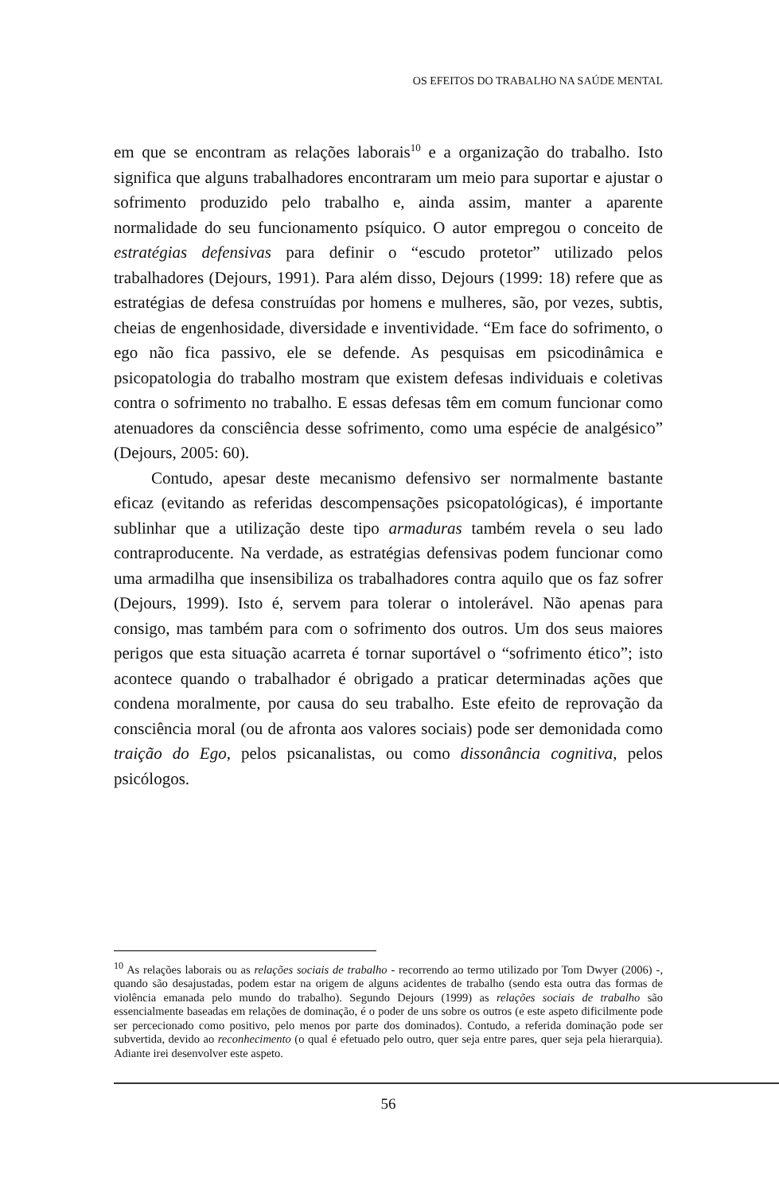OS EFEITOS DO TRABALHO NA SAÚDE MENTAL
em que se encontram as relações laborais<sup>10</sup> e a organização do trabalho. Isto significa que alguns trabalhadores encontraram um meio para suportar e ajustar o sofrimento produzido pelo trabalho e, ainda assim, manter a aparente normalidade do seu funcionamento psíquico. O autor empregou o conceito de estratégias defensivas para definir o “escudo protetor” utilizado pelos trabalhadores (Dejours, 1991). Para além disso, Dejours (1999: 18) refere que as estratégias de defesa construídas por homens e mulheres, são, por vezes, subtis, cheias de engenhosidade, diversidade e inventividade. “Em face do sofrimento, o ego não fica passivo, ele se defende. As pesquisas em psicodinâmica e psicopatologia do trabalho mostram que existem defesas individuais e coletivas contra o sofrimento no trabalho. E essas defesas têm em comum funcionar como atenuadores da consciência desse sofrimento, como uma espécie de analgésico” (Dejours, 2005: 60).
Contudo, apesar deste mecanismo defensivo ser normalmente bastante eficaz (evitando as referidas descompensações psicopatológicas), é importante sublinhar que a utilização deste tipo armaduras também revela o seu lado contraproducente. Na verdade, as estratégias defensivas podem funcionar como uma armadilha que insensibiliza os trabalhadores contra aquilo que os faz sofrer (Dejours, 1999). Isto é, servem para tolerar o intolerável. Não apenas para consigo, mas também para com o sofrimento dos outros. Um dos seus maiores perigos que esta situação acarreta é tornar suportável o “sofrimento ético”; isto acontece quando o trabalhador é obrigado a praticar determinadas ações que condena moralmente, por causa do seu trabalho. Este efeito de reprovação da consciência moral (ou de afronta aos valores sociais) pode ser demonidada como traição do Ego, pelos psicanalistas, ou como dissonância cognitiva, pelos psicólogos.
<sup>10</sup> As relações laborais ou as relações sociais de trabalho - recorrendo ao termo utilizado por Tom Dwyer (2006) -, quando são desajustadas, podem estar na origem de alguns acidentes de trabalho (sendo esta outra das formas de violência emanada pelo mundo do trabalho). Segundo Dejours (1999) as relações sociais de trabalho são essencialmente baseadas em relações de dominação, é o poder de uns sobre os outros (e este aspeto dificilmente pode ser percecionado como positivo, pelo menos por parte dos dominados). Contudo, a referida dominação pode ser subvertida, devido ao reconhecimento (o qual é efetuado pelo outro, quer seja entre pares, quer seja pela hierarquia). Adiante irei desenvolver este aspeto.
56